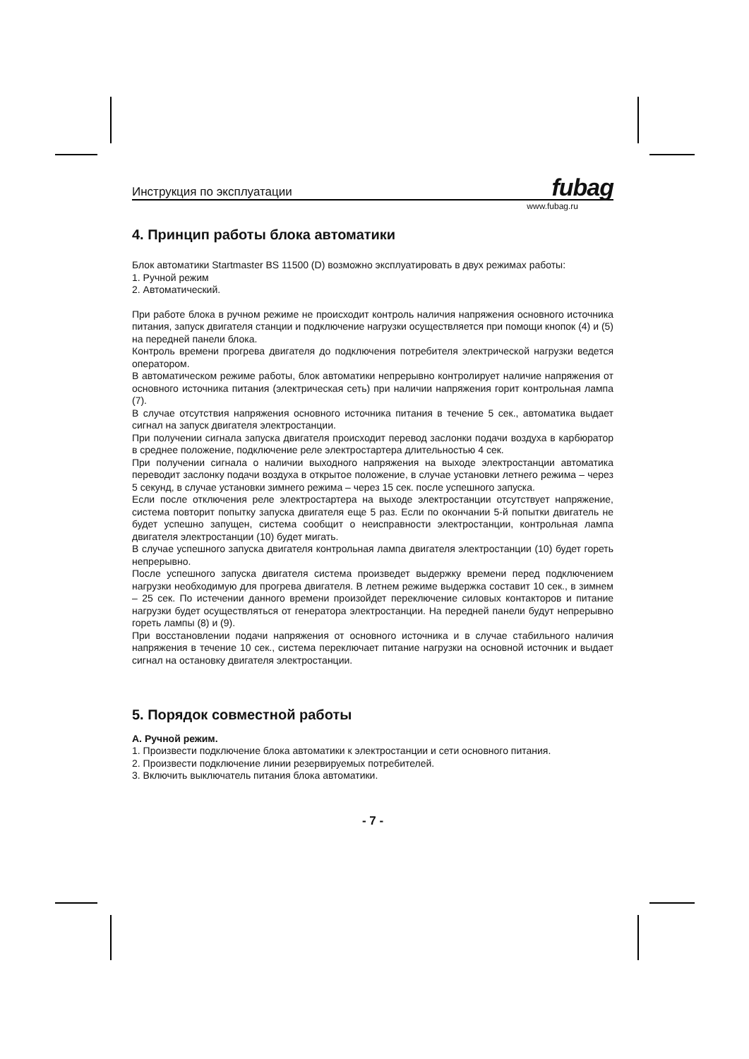Инструкция по эксплуатации fubag
www.fubag.ru
4. Принцип работы блока автоматики
Блок автоматики Startmaster BS 11500 (D) возможно эксплуатировать в двух режимах работы:
1. Ручной режим
2. Автоматический.
При работе блока в ручном режиме не происходит контроль наличия напряжения основного источника питания, запуск двигателя станции и подключение нагрузки осуществляется при помощи кнопок (4) и (5) на передней панели блока.
Контроль времени прогрева двигателя до подключения потребителя электрической нагрузки ведется оператором.
В автоматическом режиме работы, блок автоматики непрерывно контролирует наличие напряжения от основного источника питания (электрическая сеть) при наличии напряжения горит контрольная лампа (7).
В случае отсутствия напряжения основного источника питания в течение 5 сек., автоматика выдает сигнал на запуск двигателя электростанции.
При получении сигнала запуска двигателя происходит перевод заслонки подачи воздуха в карбюратор в среднее положение, подключение реле электростартера длительностью 4 сек.
При получении сигнала о наличии выходного напряжения на выходе электростанции автоматика переводит заслонку подачи воздуха в открытое положение, в случае установки летнего режима – через 5 секунд, в случае установки зимнего режима – через 15 сек. после успешного запуска.
Если после отключения реле электростартера на выходе электростанции отсутствует напряжение, система повторит попытку запуска двигателя еще 5 раз. Если по окончании 5-й попытки двигатель не будет успешно запущен, система сообщит о неисправности электростанции, контрольная лампа двигателя электростанции (10) будет мигать.
В случае успешного запуска двигателя контрольная лампа двигателя электростанции (10) будет гореть непрерывно.
После успешного запуска двигателя система произведет выдержку времени перед подключением нагрузки необходимую для прогрева двигателя. В летнем режиме выдержка составит 10 сек., в зимнем – 25 сек. По истечении данного времени произойдет переключение силовых контакторов и питание нагрузки будет осуществляться от генератора электростанции. На передней панели будут непрерывно гореть лампы (8) и (9).
При восстановлении подачи напряжения от основного источника и в случае стабильного наличия напряжения в течение 10 сек., система переключает питание нагрузки на основной источник и выдает сигнал на остановку двигателя электростанции.
5. Порядок совместной работы
А. Ручной режим.
1. Произвести подключение блока автоматики к электростанции и сети основного питания.
2. Произвести подключение линии резервируемых потребителей.
3. Включить выключатель питания блока автоматики.
- 7 -